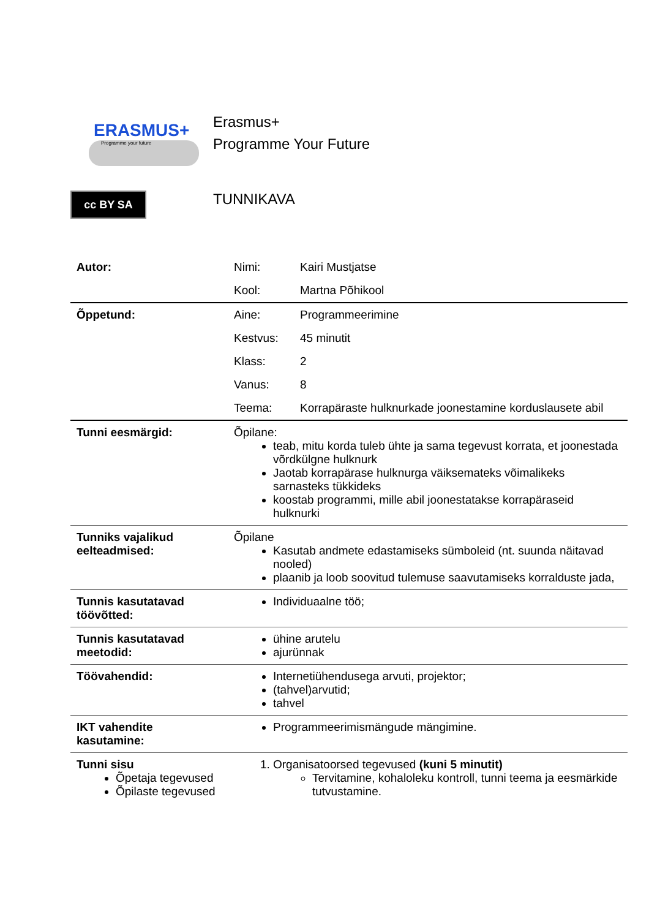ERASMUS+
Programme your future
cc BY SA
Erasmus+
Programme Your Future
TUNNIKAVA
| Autor: | Nimi: | Kairi Mustjatse |
| | Kool: | Martna Põhikool |
| Õppetund: | Aine: | Programmeerimine |
| | Kestvus: | 45 minutit |
| | Klass: | 2 |
| | Vanus: | 8 |
| | Teema: | Korrapäraste hulknurkade joonestamine korduslausete abil |
| Tunni eesmärgid: | Õpilane: teab, mitu korda tuleb ühte ja sama tegevust korrata, et joonestada võrdkülgne hulknurk Jaotab korrapärase hulknurga väiksemateks võimalikeks sarnasteks tükkideks koostab programmi, mille abil joonestatakse korrapäraseid hulknurki | |
| Tunniks vajalikud eelteadmised: | Õpilane Kasutab andmete edastamiseks sümboleid (nt. suunda näitavad nooled) plaanib ja loob soovitud tulemuse saavutamiseks korralduste jada, | |
| Tunnis kasutatavad töövõtted: | Individuaalne töö; | |
| Tunnis kasutatavad meetodid: | ühine arutelu ajurünnak | |
| Töövahendid: | Internetiühendusega arvuti, projektor; (tahvel)arvutid; tahvel | |
| IKT vahendite kasutamine: | Programmeerimismängude mängimine. | |
| Tunni sisu Õpetaja tegevused Õpilaste tegevused | 1. Organisatoorsed tegevused (kuni 5 minutit) Tervitamine, kohaloleku kontroll, tunni teema ja eesmärkide tutvustamine. | |